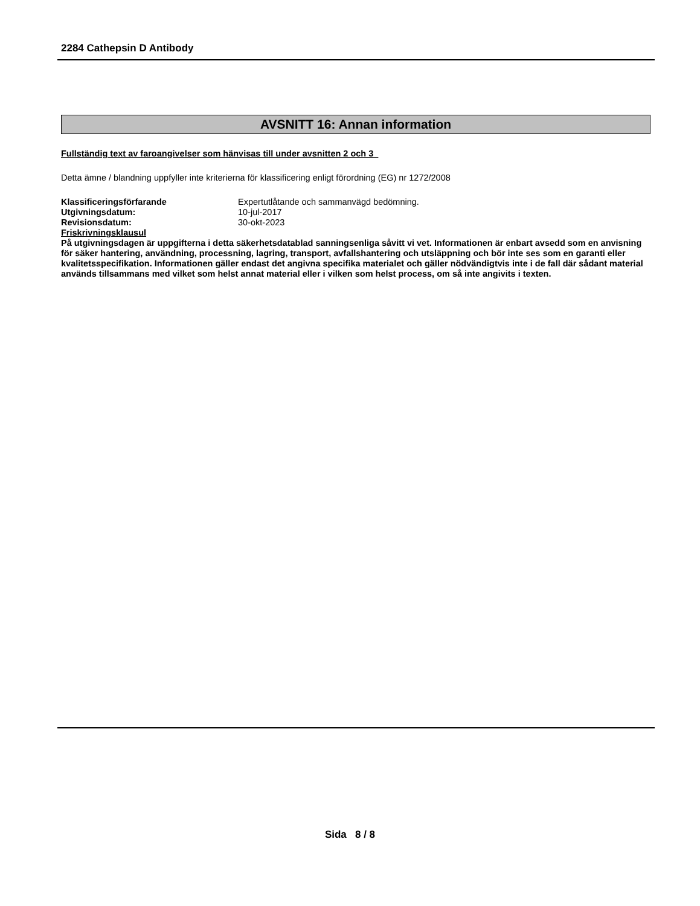2284 Cathepsin D Antibody
AVSNITT 16: Annan information
Fullständig text av faroangivelser som hänvisas till under avsnitten 2 och 3
Detta ämne / blandning uppfyller inte kriterierna för klassificering enligt förordning (EG) nr 1272/2008
Klassificeringsförfarande Expertutlåtande och sammanvägd bedömning.
Utgivningsdatum: 10-jul-2017
Revisionsdatum: 30-okt-2023
Friskrivningsklausul
På utgivningsdagen är uppgifterna i detta säkerhetsdatablad sanningsenliga såvitt vi vet. Informationen är enbart avsedd som en anvisning för säker hantering, användning, processning, lagring, transport, avfallshantering och utsläppning och bör inte ses som en garanti eller kvalitetsspecifikation. Informationen gäller endast det angivna specifika materialet och gäller nödvändigtvis inte i de fall där sådant material används tillsammans med vilket som helst annat material eller i vilken som helst process, om så inte angivits i texten.
Sida 8 / 8